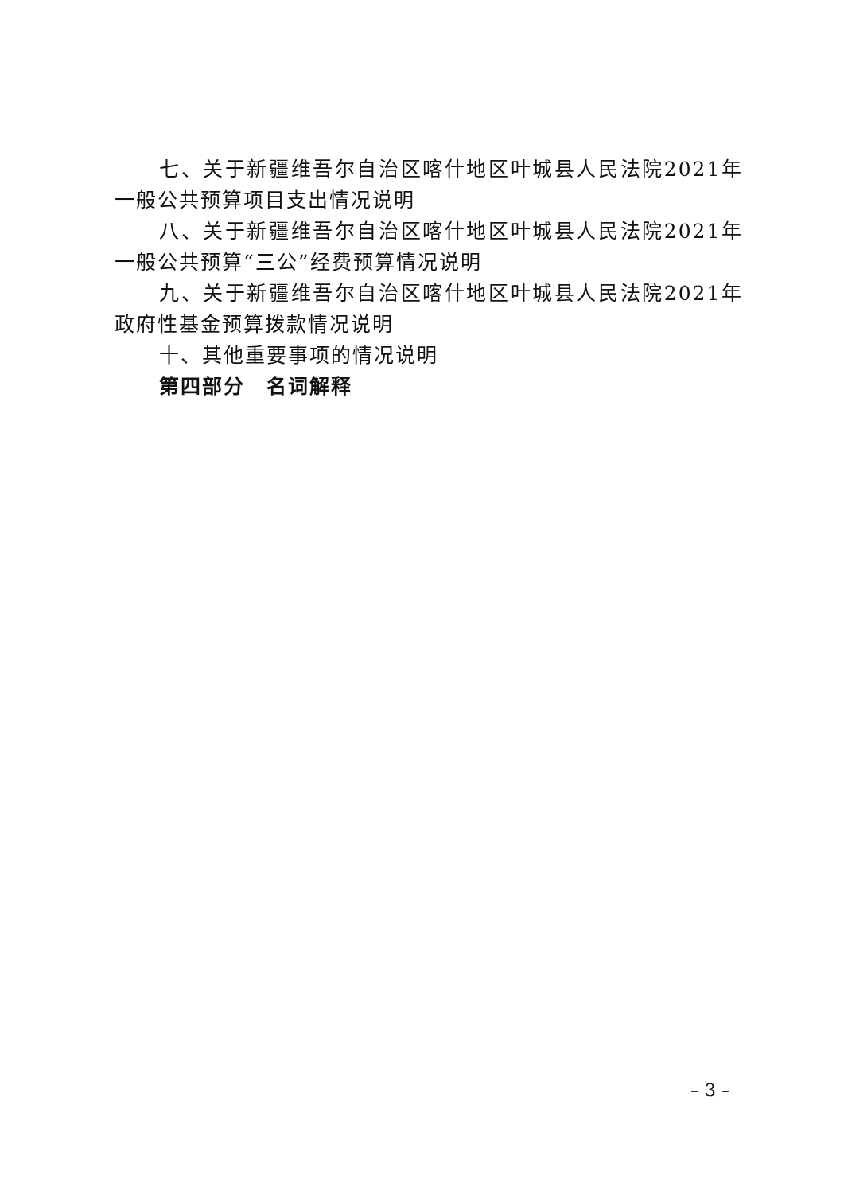七、关于新疆维吾尔自治区喀什地区叶城县人民法院2021年一般公共预算项目支出情况说明
八、关于新疆维吾尔自治区喀什地区叶城县人民法院2021年一般公共预算“三公”经费预算情况说明
九、关于新疆维吾尔自治区喀什地区叶城县人民法院2021年政府性基金预算拨款情况说明
十、其他重要事项的情况说明
第四部分　名词解释
– 3 –